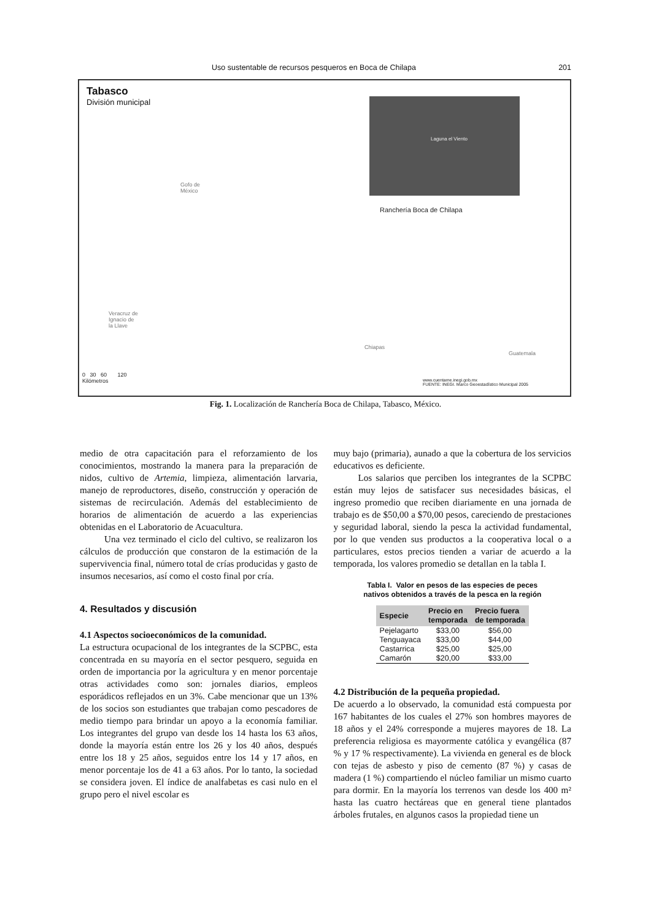Uso sustentable de recursos pesqueros en Boca de Chilapa 201
Tabasco
División municipal
Laguna el Viento
Gofo de
México
Ranchería Boca de Chilapa
Veracruz de
Ignacio de
la Llave
Chiapas
Guatemala
0 30 60 120
Kilómetros
www.cuentame.inegi.gob.mx
FUENTE: INEGI. Marco Geoestadístico Municipal 2005
Fig. 1. Localización de Ranchería Boca de Chilapa, Tabasco, México.
medio de otra capacitación para el reforzamiento de los conocimientos, mostrando la manera para la preparación de nidos, cultivo de Artemia, limpieza, alimentación larvaria, manejo de reproductores, diseño, construcción y operación de sistemas de recirculación. Además del establecimiento de horarios de alimentación de acuerdo a las experiencias obtenidas en el Laboratorio de Acuacultura.
Una vez terminado el ciclo del cultivo, se realizaron los cálculos de producción que constaron de la estimación de la supervivencia final, número total de crías producidas y gasto de insumos necesarios, así como el costo final por cría.
4. Resultados y discusión
4.1 Aspectos socioeconómicos de la comunidad.
La estructura ocupacional de los integrantes de la SCPBC, esta concentrada en su mayoría en el sector pesquero, seguida en orden de importancia por la agricultura y en menor porcentaje otras actividades como son: jornales diarios, empleos esporádicos reflejados en un 3%. Cabe mencionar que un 13% de los socios son estudiantes que trabajan como pescadores de medio tiempo para brindar un apoyo a la economía familiar. Los integrantes del grupo van desde los 14 hasta los 63 años, donde la mayoría están entre los 26 y los 40 años, después entre los 18 y 25 años, seguidos entre los 14 y 17 años, en menor porcentaje los de 41 a 63 años. Por lo tanto, la sociedad se considera joven. El índice de analfabetas es casi nulo en el grupo pero el nivel escolar es
muy bajo (primaria), aunado a que la cobertura de los servicios educativos es deficiente.
Los salarios que perciben los integrantes de la SCPBC están muy lejos de satisfacer sus necesidades básicas, el ingreso promedio que reciben diariamente en una jornada de trabajo es de $50,00 a $70,00 pesos, careciendo de prestaciones y seguridad laboral, siendo la pesca la actividad fundamental, por lo que venden sus productos a la cooperativa local o a particulares, estos precios tienden a variar de acuerdo a la temporada, los valores promedio se detallan en la tabla I.
Tabla I. Valor en pesos de las especies de peces
nativos obtenidos a través de la pesca en la región
| Especie | Precio en temporada | Precio fuera de temporada |
| --- | --- | --- |
| Pejelagarto | $33,00 | $56,00 |
| Tenguayaca | $33,00 | $44,00 |
| Castarrica | $25,00 | $25,00 |
| Camarón | $20,00 | $33,00 |
4.2 Distribución de la pequeña propiedad.
De acuerdo a lo observado, la comunidad está compuesta por 167 habitantes de los cuales el 27% son hombres mayores de 18 años y el 24% corresponde a mujeres mayores de 18. La preferencia religiosa es mayormente católica y evangélica (87 % y 17 % respectivamente). La vivienda en general es de block con tejas de asbesto y piso de cemento (87 %) y casas de madera (1 %) compartiendo el núcleo familiar un mismo cuarto para dormir. En la mayoría los terrenos van desde los 400 m² hasta las cuatro hectáreas que en general tiene plantados árboles frutales, en algunos casos la propiedad tiene un